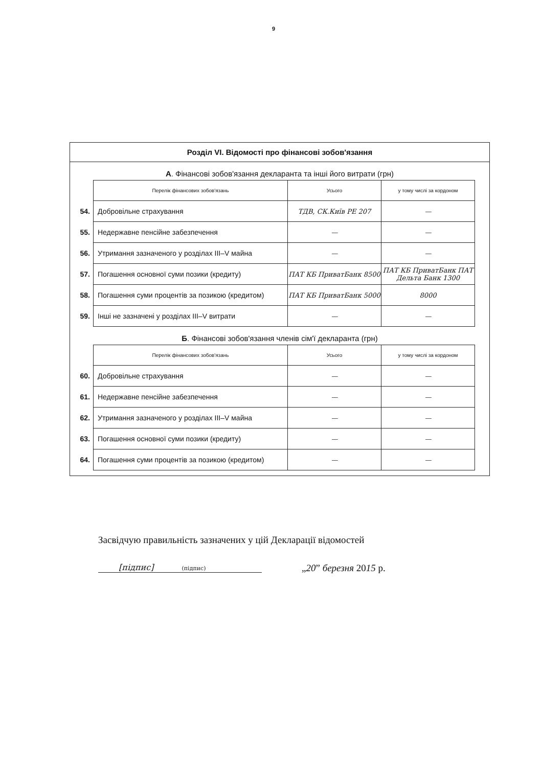9
Розділ VI. Відомості про фінансові зобов'язання
А. Фінансові зобов'язання декларанта та інші його витрати (грн)
| | Перелік фінансових зобов'язань | Усього | у тому числі за кордоном |
| 54. | Добровільне страхування | ТДВ, СК.Київ РЕ 207 | — |
| 55. | Недержавне пенсійне забезпечення | — | — |
| 56. | Утримання зазначеного у розділах III–V майна | — | — |
| 57. | Погашення основної суми позики (кредиту) | ПАТ КБ ПриватБанк 8500 | ПАТ КБ ПриватБанк ПАТ Дельта Банк 1300 |
| 58. | Погашення суми процентів за позикою (кредитом) | ПАТ КБ ПриватБанк 5000 | 8000 |
| 59. | Інші не зазначені у розділах III–V витрати | — | — |
Б. Фінансові зобов'язання членів сім'ї декларанта (грн)
| | Перелік фінансових зобов'язань | Усього | у тому числі за кордоном |
| 60. | Добровільне страхування | — | — |
| 61. | Недержавне пенсійне забезпечення | — | — |
| 62. | Утримання зазначеного у розділах III–V майна | — | — |
| 63. | Погашення основної суми позики (кредиту) | — | — |
| 64. | Погашення суми процентів за позикою (кредитом) | — | — |
Засвідчую правильність зазначених у цій Декларації відомостей
[підпис] (підпис) „20” березня 2015 р.